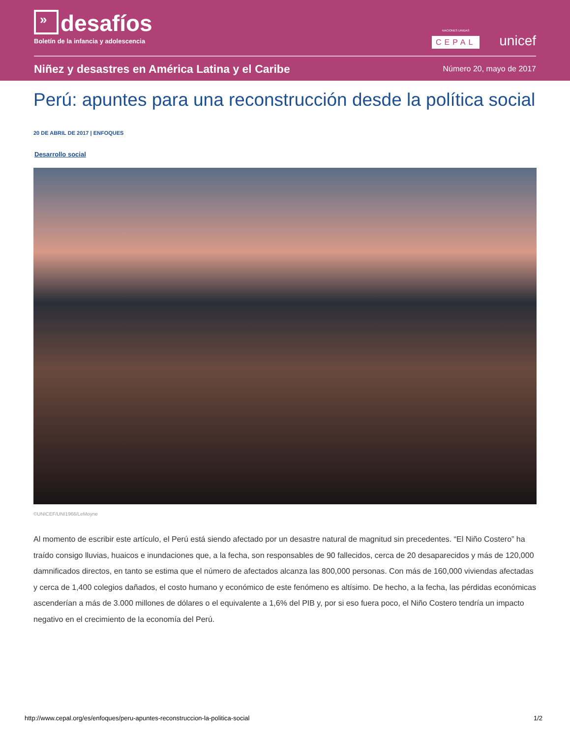»
desafíos
Boletín de la infancia y adolescencia
NACIONES UNIDAS
CEPAL
unicef
Niñez y desastres en América Latina y el Caribe
Número 20, mayo de 2017
Perú: apuntes para una reconstrucción desde la política social
20 DE ABRIL DE 2017 | ENFOQUES
Desarrollo social
©UNICEF/UNI1966/LeMoyne
Al momento de escribir este artículo, el Perú está siendo afectado por un desastre natural de magnitud sin precedentes. “El Niño Costero” ha traído consigo lluvias, huaicos e inundaciones que, a la fecha, son responsables de 90 fallecidos, cerca de 20 desaparecidos y más de 120,000 damnificados directos, en tanto se estima que el número de afectados alcanza las 800,000 personas. Con más de 160,000 viviendas afectadas y cerca de 1,400 colegios dañados, el costo humano y económico de este fenómeno es altísimo. De hecho, a la fecha, las pérdidas económicas ascenderían a más de 3.000 millones de dólares o el equivalente a 1,6% del PIB y, por si eso fuera poco, el Niño Costero tendría un impacto negativo en el crecimiento de la economía del Perú.
http://www.cepal.org/es/enfoques/peru-apuntes-reconstruccion-la-politica-social 1/2